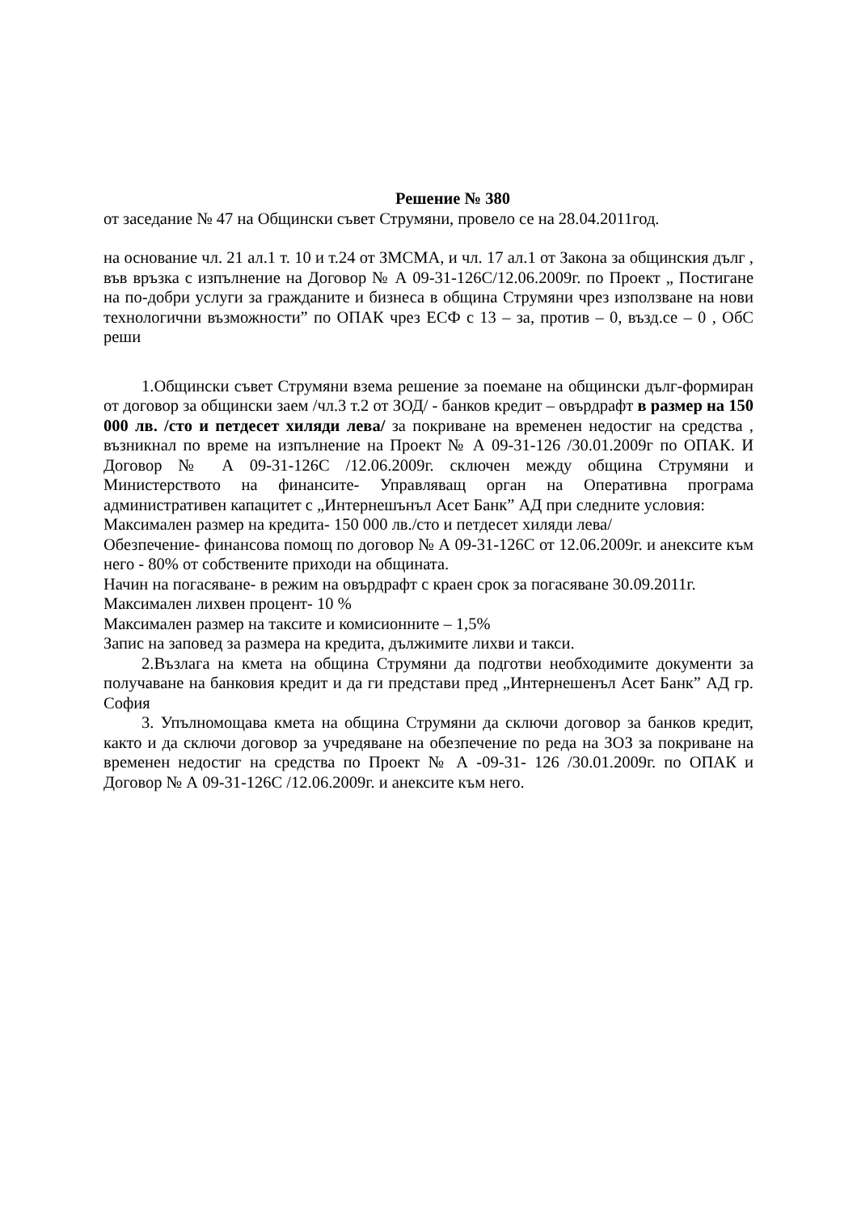Решение № 380
от заседание № 47 на Общински съвет Струмяни, провело се на 28.04.2011год.
на основание чл. 21 ал.1 т. 10 и т.24 от ЗМСМА, и чл. 17 ал.1 от Закона за общинския дълг , във връзка с изпълнение на Договор № А 09-31-126С/12.06.2009г. по Проект „ Постигане на по-добри услуги за гражданите и бизнеса в община Струмяни чрез използване на нови технологични възможности” по ОПАК чрез ЕСФ с 13 – за, против – 0, възд.се – 0 , ОбС реши
1.Общински съвет Струмяни взема решение за поемане на общински дълг-формиран от договор за общински заем /чл.3 т.2 от ЗОД/ - банков кредит – овърдрафт в размер на 150 000 лв. /сто и петдесет хиляди лева/ за покриване на временен недостиг на средства , възникнал по време на изпълнение на Проект № А 09-31-126 /30.01.2009г по ОПАК. И Договор № А 09-31-126С /12.06.2009г. сключен между община Струмяни и Министерството на финансите- Управляващ орган на Оперативна програма административен капацитет с „Интернешънъл Асет Банк” АД при следните условия:
Максимален размер на кредита- 150 000 лв./сто и петдесет хиляди лева/
Обезпечение- финансова помощ по договор № А 09-31-126С от 12.06.2009г. и анексите към него - 80% от собствените приходи на общината.
Начин на погасяване- в режим на овърдрафт с краен срок за погасяване 30.09.2011г.
Максимален лихвен процент- 10 %
Максимален размер на таксите и комисионните – 1,5%
Запис на заповед за размера на кредита, дължимите лихви и такси.
2.Възлага на кмета на община Струмяни да подготви необходимите документи за получаване на банковия кредит и да ги представи пред „Интернешенъл Асет Банк” АД гр. София
3. Упълномощава кмета на община Струмяни да сключи договор за банков кредит, както и да сключи договор за учредяване на обезпечение по реда на ЗОЗ за покриване на временен недостиг на средства по Проект № А -09-31- 126 /30.01.2009г. по ОПАК и Договор № А 09-31-126С /12.06.2009г. и анексите към него.